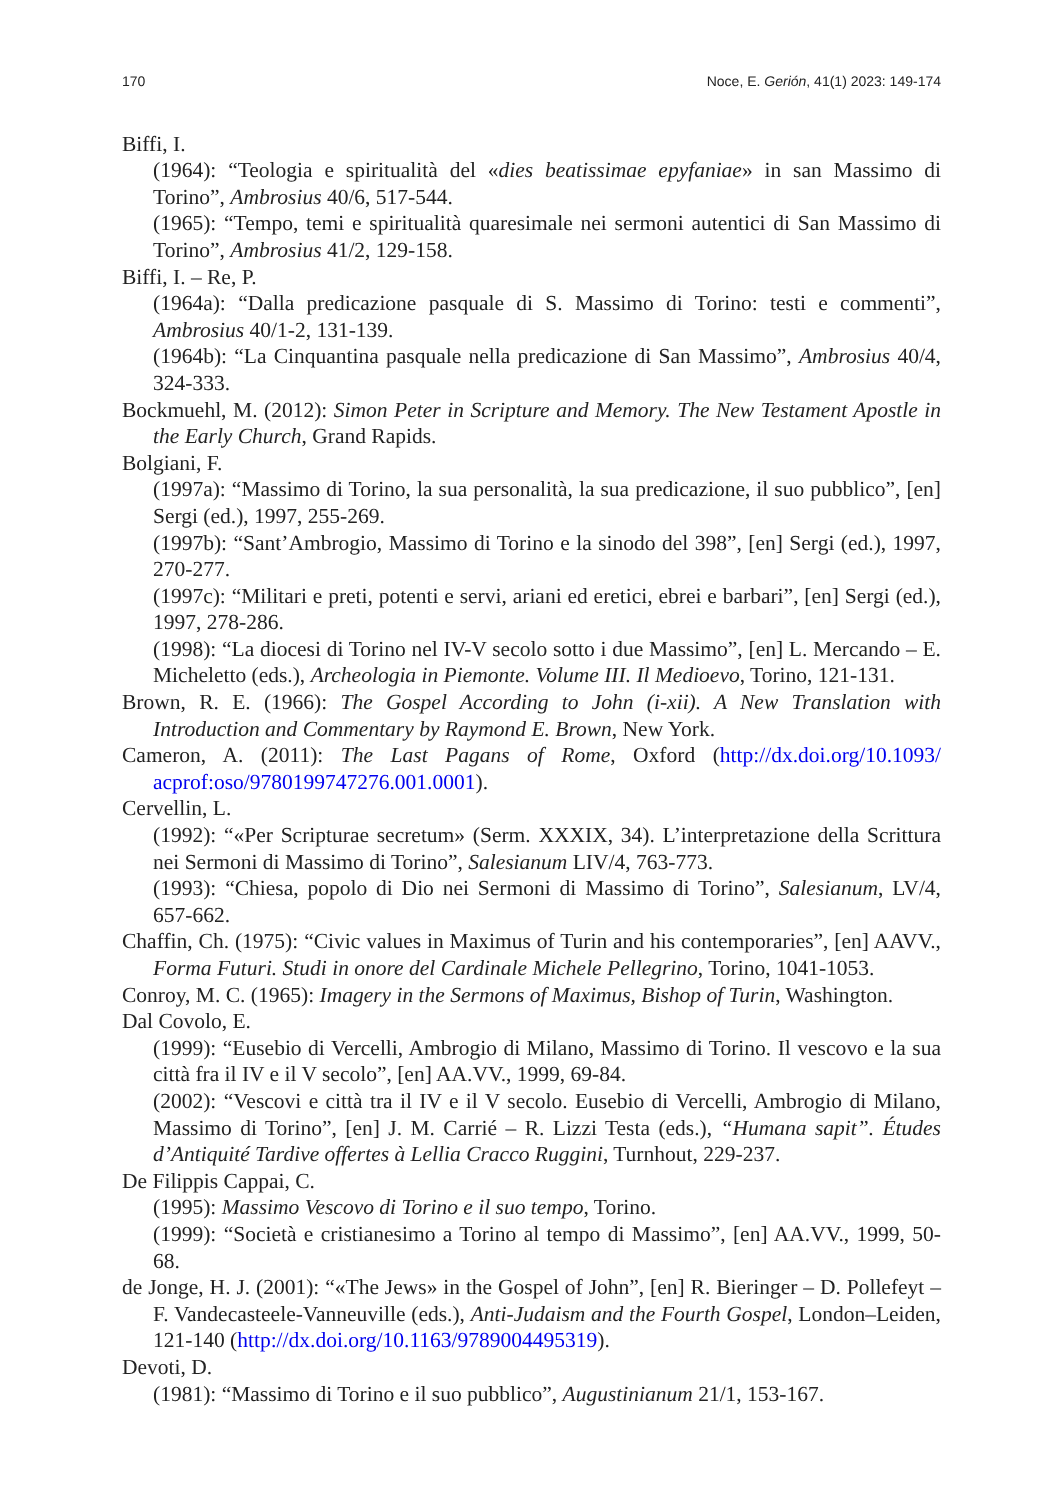170 Noce, E. Gerión, 41(1) 2023: 149-174
Biffi, I.
(1964): “Teologia e spiritualità del «dies beatissimae epyfaniae» in san Massimo di Torino”, Ambrosius 40/6, 517-544.
(1965): “Tempo, temi e spiritualità quaresimale nei sermoni autentici di San Massimo di Torino”, Ambrosius 41/2, 129-158.
Biffi, I. – Re, P.
(1964a): “Dalla predicazione pasquale di S. Massimo di Torino: testi e commenti”, Ambrosius 40/1-2, 131-139.
(1964b): “La Cinquantina pasquale nella predicazione di San Massimo”, Ambrosius 40/4, 324-333.
Bockmuehl, M. (2012): Simon Peter in Scripture and Memory. The New Testament Apostle in the Early Church, Grand Rapids.
Bolgiani, F.
(1997a): “Massimo di Torino, la sua personalità, la sua predicazione, il suo pubblico”, [en] Sergi (ed.), 1997, 255-269.
(1997b): “Sant’Ambrogio, Massimo di Torino e la sinodo del 398”, [en] Sergi (ed.), 1997, 270-277.
(1997c): “Militari e preti, potenti e servi, ariani ed eretici, ebrei e barbari”, [en] Sergi (ed.), 1997, 278-286.
(1998): “La diocesi di Torino nel IV-V secolo sotto i due Massimo”, [en] L. Mercando – E. Micheletto (eds.), Archeologia in Piemonte. Volume III. Il Medioevo, Torino, 121-131.
Brown, R. E. (1966): The Gospel According to John (i-xii). A New Translation with Introduction and Commentary by Raymond E. Brown, New York.
Cameron, A. (2011): The Last Pagans of Rome, Oxford (http://dx.doi.org/10.1093/ acprof:oso/9780199747276.001.0001).
Cervellin, L.
(1992): “«Per Scripturae secretum» (Serm. XXXIX, 34). L’interpretazione della Scrittura nei Sermoni di Massimo di Torino”, Salesianum LIV/4, 763-773.
(1993): “Chiesa, popolo di Dio nei Sermoni di Massimo di Torino”, Salesianum, LV/4, 657-662.
Chaffin, Ch. (1975): “Civic values in Maximus of Turin and his contemporaries”, [en] AAVV., Forma Futuri. Studi in onore del Cardinale Michele Pellegrino, Torino, 1041-1053.
Conroy, M. C. (1965): Imagery in the Sermons of Maximus, Bishop of Turin, Washington.
Dal Covolo, E.
(1999): “Eusebio di Vercelli, Ambrogio di Milano, Massimo di Torino. Il vescovo e la sua città fra il IV e il V secolo”, [en] AA.VV., 1999, 69-84.
(2002): “Vescovi e città tra il IV e il V secolo. Eusebio di Vercelli, Ambrogio di Milano, Massimo di Torino”, [en] J. M. Carrié – R. Lizzi Testa (eds.), “Humana sapit”. Études d’Antiquité Tardive offertes à Lellia Cracco Ruggini, Turnhout, 229-237.
De Filippis Cappai, C.
(1995): Massimo Vescovo di Torino e il suo tempo, Torino.
(1999): “Società e cristianesimo a Torino al tempo di Massimo”, [en] AA.VV., 1999, 50-68.
de Jonge, H. J. (2001): “«The Jews» in the Gospel of John”, [en] R. Bieringer – D. Pollefeyt – F. Vandecasteele-Vanneuville (eds.), Anti-Judaism and the Fourth Gospel, London–Leiden, 121-140 (http://dx.doi.org/10.1163/9789004495319).
Devoti, D.
(1981): “Massimo di Torino e il suo pubblico”, Augustinianum 21/1, 153-167.